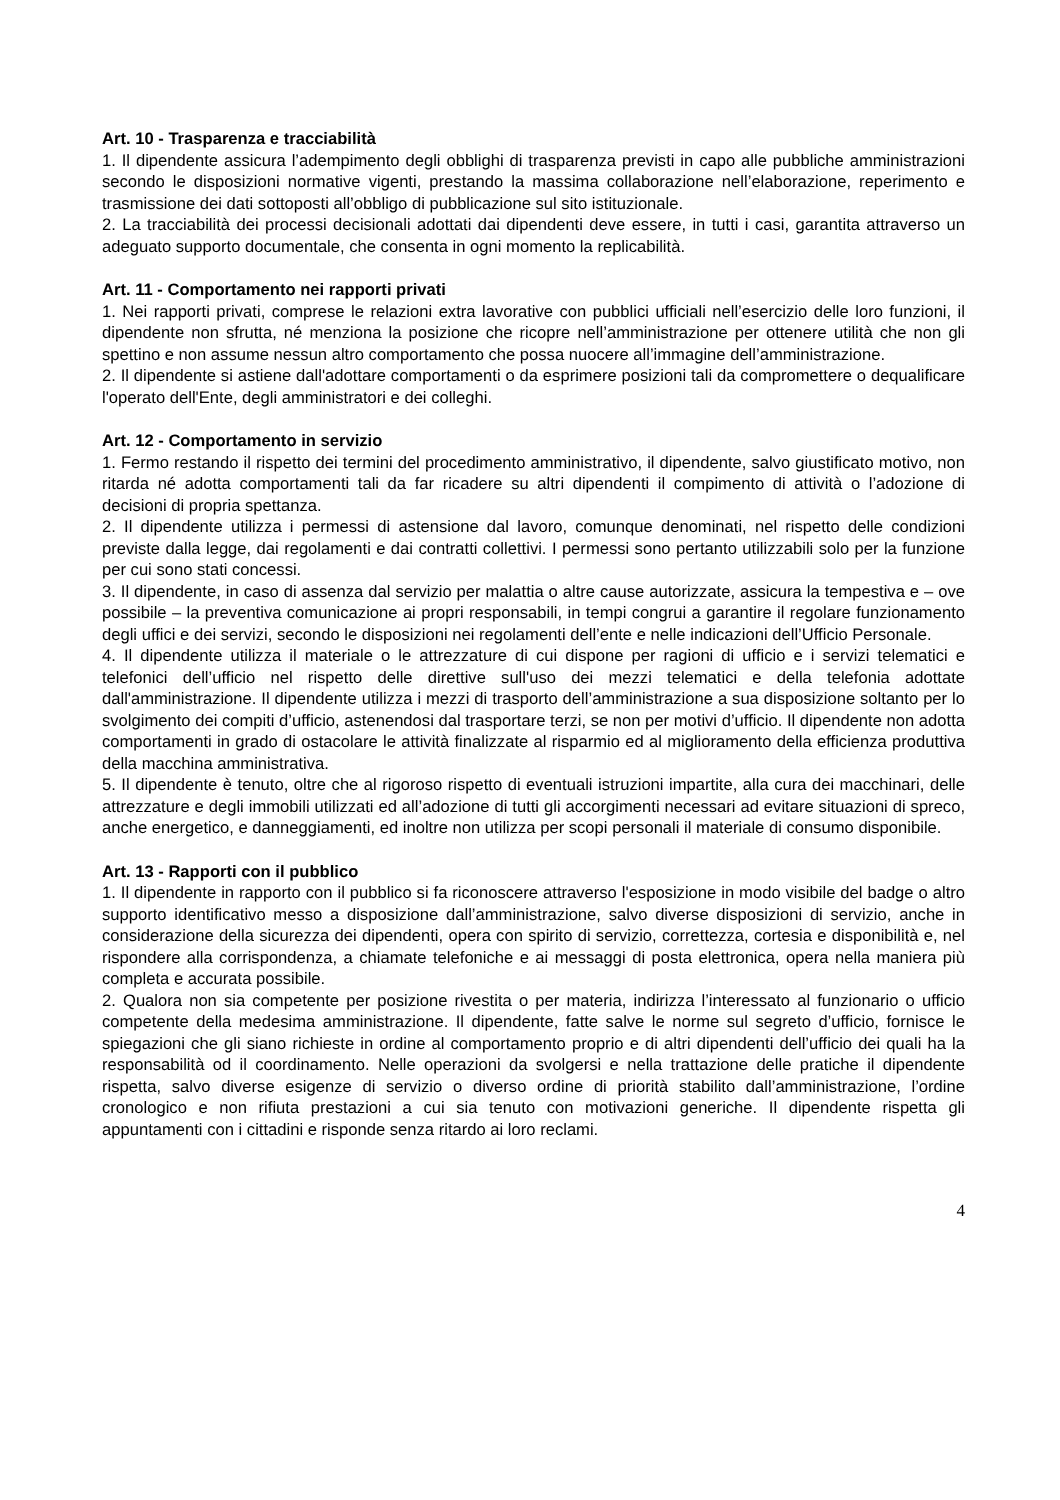Art. 10 - Trasparenza e tracciabilità
1. Il dipendente assicura l’adempimento degli obblighi di trasparenza previsti in capo alle pubbliche amministrazioni secondo le disposizioni normative vigenti, prestando la massima collaborazione nell’elaborazione, reperimento e trasmissione dei dati sottoposti all’obbligo di pubblicazione sul sito istituzionale.
2. La tracciabilità dei processi decisionali adottati dai dipendenti deve essere, in tutti i casi, garantita attraverso un adeguato supporto documentale, che consenta in ogni momento la replicabilità.
Art. 11 - Comportamento nei rapporti privati
1. Nei rapporti privati, comprese le relazioni extra lavorative con pubblici ufficiali nell’esercizio delle loro funzioni, il dipendente non sfrutta, né menziona la posizione che ricopre nell’amministrazione per ottenere utilità che non gli spettino e non assume nessun altro comportamento che possa nuocere all’immagine dell’amministrazione.
2. Il dipendente si astiene dall'adottare comportamenti o da esprimere posizioni tali da compromettere o dequalificare l'operato dell'Ente, degli amministratori e dei colleghi.
Art. 12 - Comportamento in servizio
1. Fermo restando il rispetto dei termini del procedimento amministrativo, il dipendente, salvo giustificato motivo, non ritarda né adotta comportamenti tali da far ricadere su altri dipendenti il compimento di attività o l’adozione di decisioni di propria spettanza.
2. Il dipendente utilizza i permessi di astensione dal lavoro, comunque denominati, nel rispetto delle condizioni previste dalla legge, dai regolamenti e dai contratti collettivi. I permessi sono pertanto utilizzabili solo per la funzione per cui sono stati concessi.
3. Il dipendente, in caso di assenza dal servizio per malattia o altre cause autorizzate, assicura la tempestiva e – ove possibile – la preventiva comunicazione ai propri responsabili, in tempi congrui a garantire il regolare funzionamento degli uffici e dei servizi, secondo le disposizioni nei regolamenti dell’ente e nelle indicazioni dell’Ufficio Personale.
4. Il dipendente utilizza il materiale o le attrezzature di cui dispone per ragioni di ufficio e i servizi telematici e telefonici dell’ufficio nel rispetto delle direttive sull'uso dei mezzi telematici e della telefonia adottate dall'amministrazione. Il dipendente utilizza i mezzi di trasporto dell’amministrazione a sua disposizione soltanto per lo svolgimento dei compiti d’ufficio, astenendosi dal trasportare terzi, se non per motivi d’ufficio. Il dipendente non adotta comportamenti in grado di ostacolare le attività finalizzate al risparmio ed al miglioramento della efficienza produttiva della macchina amministrativa.
5. Il dipendente è tenuto, oltre che al rigoroso rispetto di eventuali istruzioni impartite, alla cura dei macchinari, delle attrezzature e degli immobili utilizzati ed all’adozione di tutti gli accorgimenti necessari ad evitare situazioni di spreco, anche energetico, e danneggiamenti, ed inoltre non utilizza per scopi personali il materiale di consumo disponibile.
Art. 13 - Rapporti con il pubblico
1. Il dipendente in rapporto con il pubblico si fa riconoscere attraverso l'esposizione in modo visibile del badge o altro supporto identificativo messo a disposizione dall’amministrazione, salvo diverse disposizioni di servizio, anche in considerazione della sicurezza dei dipendenti, opera con spirito di servizio, correttezza, cortesia e disponibilità e, nel rispondere alla corrispondenza, a chiamate telefoniche e ai messaggi di posta elettronica, opera nella maniera più completa e accurata possibile.
2. Qualora non sia competente per posizione rivestita o per materia, indirizza l’interessato al funzionario o ufficio competente della medesima amministrazione. Il dipendente, fatte salve le norme sul segreto d’ufficio, fornisce le spiegazioni che gli siano richieste in ordine al comportamento proprio e di altri dipendenti dell’ufficio dei quali ha la responsabilità od il coordinamento. Nelle operazioni da svolgersi e nella trattazione delle pratiche il dipendente rispetta, salvo diverse esigenze di servizio o diverso ordine di priorità stabilito dall’amministrazione, l’ordine cronologico e non rifiuta prestazioni a cui sia tenuto con motivazioni generiche. Il dipendente rispetta gli appuntamenti con i cittadini e risponde senza ritardo ai loro reclami.
4